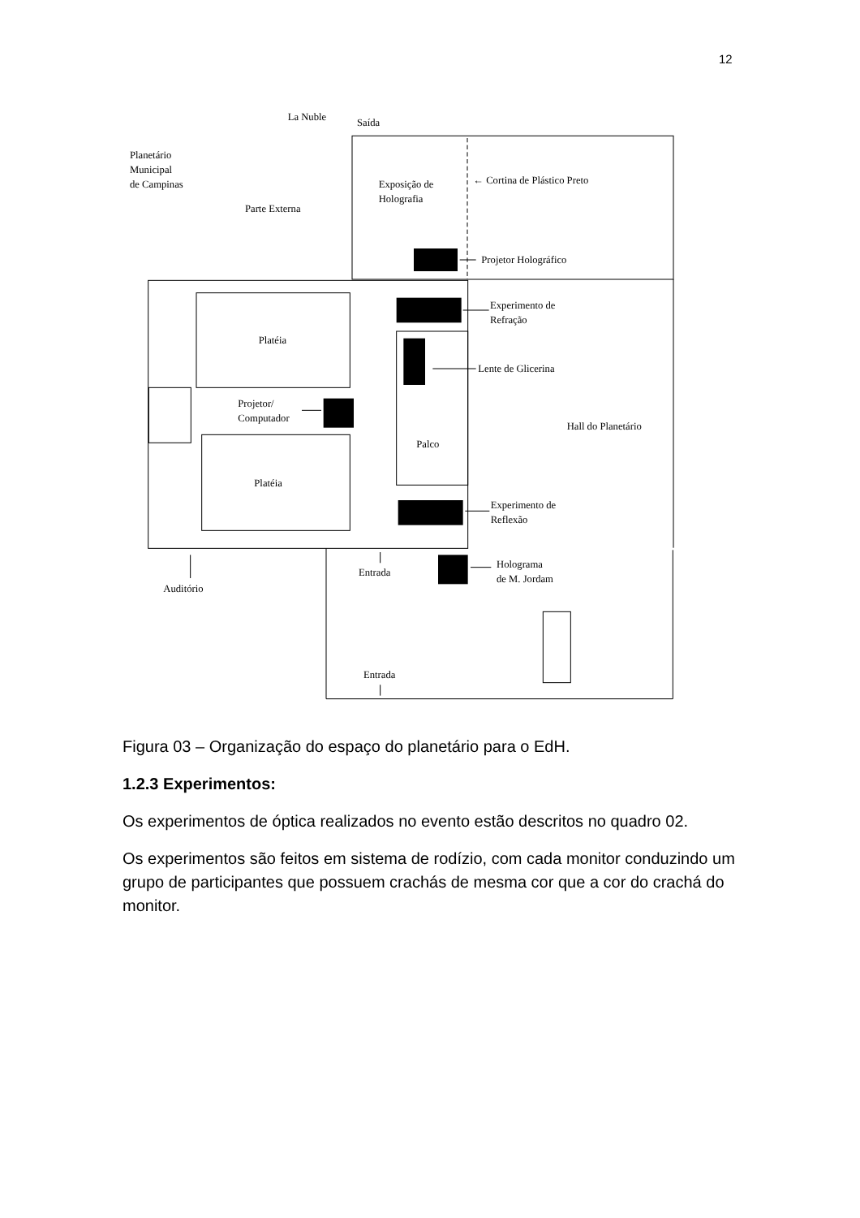12
La Nuble
Saída
Planetário
Municipal
de Campinas
Parte Externa
Exposição de
Holografia
← Cortina de Plástico Preto
Projetor Holográfico
Experimento de
Refração
Platéia
Lente de Glicerina
Projetor/
Computador
Hall do Planetário
Palco
Platéia
Experimento de
Reflexão
Holograma
de M. Jordam
Entrada
Auditório
Entrada
Figura 03 – Organização do espaço do planetário para o EdH.
1.2.3 Experimentos:
Os experimentos de óptica realizados no evento estão descritos no quadro 02.
Os experimentos são feitos em sistema de rodízio, com cada monitor conduzindo um grupo de participantes que possuem crachás de mesma cor que a cor do crachá do monitor.